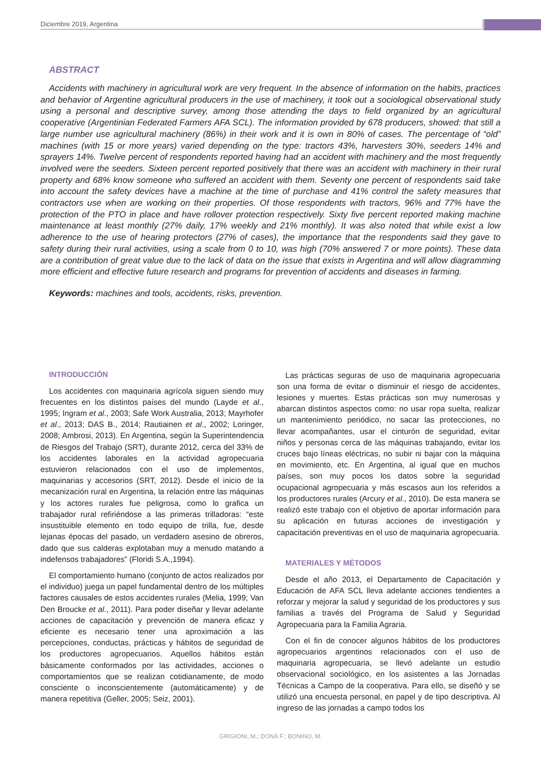Diciembre 2019, Argentina
ABSTRACT
Accidents with machinery in agricultural work are very frequent. In the absence of information on the habits, practices and behavior of Argentine agricultural producers in the use of machinery, it took out a sociological observational study using a personal and descriptive survey, among those attending the days to field organized by an agricultural cooperative (Argentinian Federated Farmers AFA SCL). The information provided by 678 producers, showed: that still a large number use agricultural machinery (86%) in their work and it is own in 80% of cases. The percentage of “old” machines (with 15 or more years) varied depending on the type: tractors 43%, harvesters 30%, seeders 14% and sprayers 14%. Twelve percent of respondents reported having had an accident with machinery and the most frequently involved were the seeders. Sixteen percent reported positively that there was an accident with machinery in their rural property and 68% know someone who suffered an accident with them. Seventy one percent of respondents said take into account the safety devices have a machine at the time of purchase and 41% control the safety measures that contractors use when are working on their properties. Of those respondents with tractors, 96% and 77% have the protection of the PTO in place and have rollover protection respectively. Sixty five percent reported making machine maintenance at least monthly (27% daily, 17% weekly and 21% monthly). It was also noted that while exist a low adherence to the use of hearing protectors (27% of cases), the importance that the respondents said they gave to safety during their rural activities, using a scale from 0 to 10, was high (70% answered 7 or more points). These data are a contribution of great value due to the lack of data on the issue that exists in Argentina and will allow diagramming more efficient and effective future research and programs for prevention of accidents and diseases in farming.
Keywords: machines and tools, accidents, risks, prevention.
INTRODUCCIÓN
Los accidentes con maquinaria agrícola siguen siendo muy frecuentes en los distintos países del mundo (Layde et al., 1995; Ingram et al., 2003; Safe Work Australia, 2013; Mayrhofer et al., 2013; DAS B., 2014; Rautiainen et al., 2002; Loringer, 2008; Ambrosi, 2013). En Argentina, según la Superintendencia de Riesgos del Trabajo (SRT), durante 2012, cerca del 33% de los accidentes laborales en la actividad agropecuaria estuvieron relacionados con el uso de implementos, maquinarias y accesorios (SRT, 2012). Desde el inicio de la mecanización rural en Argentina, la relación entre las máquinas y los actores rurales fue peligrosa, como lo grafica un trabajador rural refiriéndose a las primeras trilladoras: “este insustituible elemento en todo equipo de trilla, fue, desde lejanas épocas del pasado, un verdadero asesino de obreros, dado que sus calderas explotaban muy a menudo matando a indefensos trabajadores” (Floridi S.A.,1994).
El comportamiento humano (conjunto de actos realizados por el individuo) juega un papel fundamental dentro de los múltiples factores causales de estos accidentes rurales (Melia, 1999; Van Den Broucke et al., 2011). Para poder diseñar y llevar adelante acciones de capacitación y prevención de manera eficaz y eficiente es necesario tener una aproximación a las percepciones, conductas, prácticas y hábitos de seguridad de los productores agropecuarios. Aquellos hábitos están básicamente conformados por las actividades, acciones o comportamientos que se realizan cotidianamente, de modo consciente o inconscientemente (automáticamente) y de manera repetitiva (Geller, 2005; Seiz, 2001).
Las prácticas seguras de uso de maquinaria agropecuaria son una forma de evitar o disminuir el riesgo de accidentes, lesiones y muertes. Estas prácticas son muy numerosas y abarcan distintos aspectos como: no usar ropa suelta, realizar un mantenimiento periódico, no sacar las protecciones, no llevar acompañantes, usar el cinturón de seguridad, evitar niños y personas cerca de las máquinas trabajando, evitar los cruces bajo líneas eléctricas, no subir ni bajar con la máquina en movimiento, etc. En Argentina, al igual que en muchos países, son muy pocos los datos sobre la seguridad ocupacional agropecuaria y más escasos aun los referidos a los productores rurales (Arcury et al., 2010). De esta manera se realizó este trabajo con el objetivo de aportar información para su aplicación en futuras acciones de investigación y capacitación preventivas en el uso de maquinaria agropecuaria.
MATERIALES Y MÉTODOS
Desde el año 2013, el Departamento de Capacitación y Educación de AFA SCL lleva adelante acciones tendientes a reforzar y mejorar la salud y seguridad de los productores y sus familias a través del Programa de Salud y Seguridad Agropecuaria para la Familia Agraria.
Con el fin de conocer algunos hábitos de los productores agropecuarios argentinos relacionados con el uso de maquinaria agropecuaria, se llevó adelante un estudio observacional sociológico, en los asistentes a las Jornadas Técnicas a Campo de la cooperativa. Para ello, se diseñó y se utilizó una encuesta personal, en papel y de tipo descriptiva. Al ingreso de las jornadas a campo todos los
GRIGIONI, M.; DONÁ F.; BONINO, M.